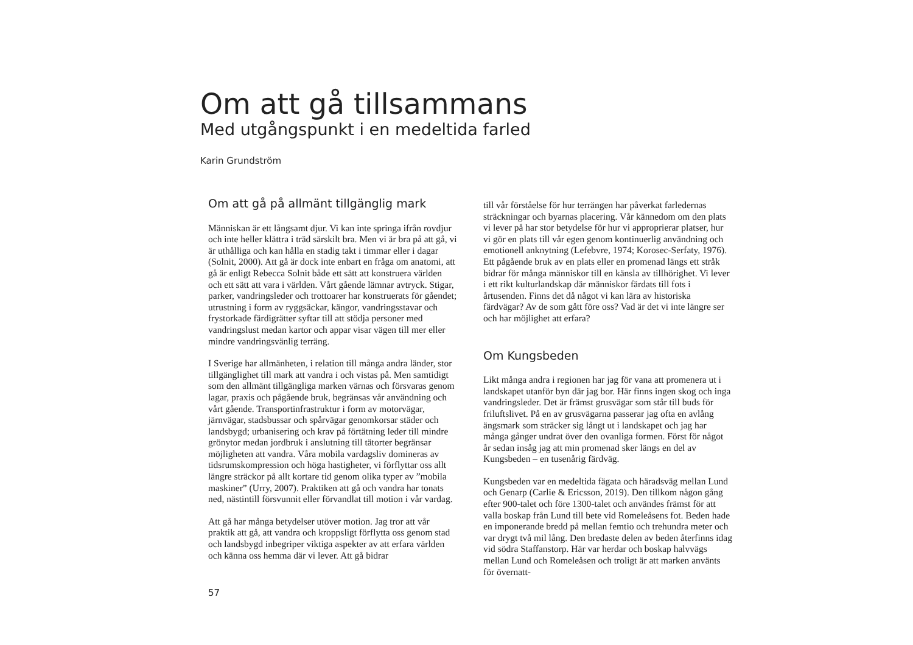Om att gå tillsammans
Med utgångspunkt i en medeltida farled
Karin Grundström
Om att gå på allmänt tillgänglig mark
Människan är ett långsamt djur. Vi kan inte springa ifrån rovdjur och inte heller klättra i träd särskilt bra. Men vi är bra på att gå, vi är uthålliga och kan hålla en stadig takt i timmar eller i dagar (Solnit, 2000). Att gå är dock inte enbart en fråga om anatomi, att gå är enligt Rebecca Solnit både ett sätt att konstruera världen och ett sätt att vara i världen. Vårt gående lämnar avtryck. Stigar, parker, vandringsleder och trottoarer har konstruerats för gåendet; utrustning i form av ryggsäckar, kängor, vandringsstavar och frystorkade färdigrätter syftar till att stödja personer med vandringslust medan kartor och appar visar vägen till mer eller mindre vandringsvänlig terräng.
I Sverige har allmänheten, i relation till många andra länder, stor tillgänglighet till mark att vandra i och vistas på. Men samtidigt som den allmänt tillgängliga marken värnas och försvaras genom lagar, praxis och pågående bruk, begränsas vår användning och vårt gående. Transportinfrastruktur i form av motorvägar, järnvägar, stadsbussar och spårvägar genomkorsar städer och landsbygd; urbanisering och krav på förtätning leder till mindre grönytor medan jordbruk i anslutning till tätorter begränsar möjligheten att vandra. Våra mobila vardagsliv domineras av tidsrumskompression och höga hastigheter, vi förflyttar oss allt längre sträckor på allt kortare tid genom olika typer av ”mobila maskiner” (Urry, 2007). Praktiken att gå och vandra har tonats ned, nästintill försvunnit eller förvandlat till motion i vår vardag.
Att gå har många betydelser utöver motion. Jag tror att vår praktik att gå, att vandra och kroppsligt förflytta oss genom stad och landsbygd inbegriper viktiga aspekter av att erfara världen och känna oss hemma där vi lever. Att gå bidrar
till vår förståelse för hur terrängen har påverkat farledernas sträckningar och byarnas placering. Vår kännedom om den plats vi lever på har stor betydelse för hur vi approprierar platser, hur vi gör en plats till vår egen genom kontinuerlig användning och emotionell anknytning (Lefebvre, 1974; Korosec-Serfaty, 1976). Ett pågående bruk av en plats eller en promenad längs ett stråk bidrar för många människor till en känsla av tillhörighet. Vi lever i ett rikt kulturlandskap där människor färdats till fots i årtusenden. Finns det då något vi kan lära av historiska färdvägar? Av de som gått före oss? Vad är det vi inte längre ser och har möjlighet att erfara?
Om Kungsbeden
Likt många andra i regionen har jag för vana att promenera ut i landskapet utanför byn där jag bor. Här finns ingen skog och inga vandringsleder. Det är främst grusvägar som står till buds för friluftslivet. På en av grusvägarna passerar jag ofta en avlång ängsmark som sträcker sig långt ut i landskapet och jag har många gånger undrat över den ovanliga formen. Först för något år sedan insåg jag att min promenad sker längs en del av Kungsbeden – en tusenårig färdväg.
Kungsbeden var en medeltida fägata och häradsväg mellan Lund och Genarp (Carlie & Ericsson, 2019). Den tillkom någon gång efter 900-talet och före 1300-talet och användes främst för att valla boskap från Lund till bete vid Romeleåsens fot. Beden hade en imponerande bredd på mellan femtio och trehundra meter och var drygt två mil lång. Den bredaste delen av beden återfinns idag vid södra Staffanstorp. Här var herdar och boskap halvvägs mellan Lund och Romeleåsen och troligt är att marken använts för övernatt-
57